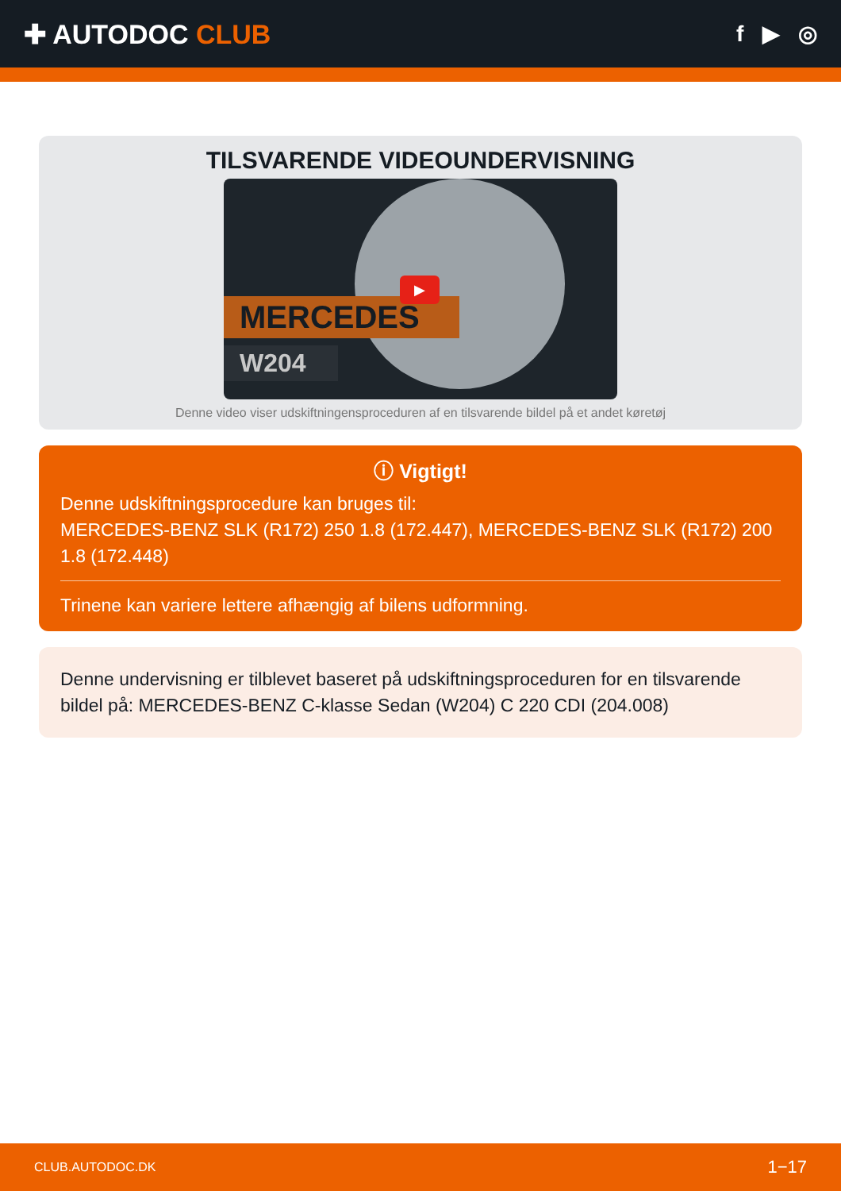✚ AUTODOC CLUB
f ▶ ◎
TILSVARENDE VIDEOUNDERVISNING
MERCEDES
W204
▶
Denne video viser udskiftningensproceduren af en tilsvarende bildel på et andet køretøj
ⓘ Vigtigt!
Denne udskiftningsprocedure kan bruges til:
MERCEDES-BENZ SLK (R172) 250 1.8 (172.447), MERCEDES-BENZ SLK (R172) 200 1.8 (172.448)
Trinene kan variere lettere afhængig af bilens udformning.
Denne undervisning er tilblevet baseret på udskiftningsproceduren for en tilsvarende bildel på: MERCEDES-BENZ C-klasse Sedan (W204) C 220 CDI (204.008)
CLUB.AUTODOC.DK 1−17